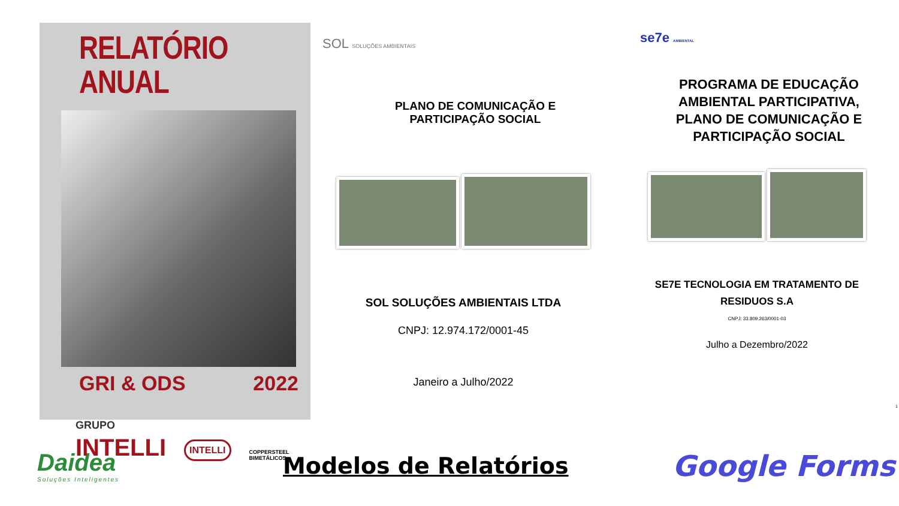RELATÓRIO ANUAL
GRI & ODS 2022
GRUPO
INTELLI
INTELLI
COPPERSTEEL
BIMETÁLICOS
SOL SOLUÇÕES AMBIENTAIS
PLANO DE COMUNICAÇÃO E
PARTICIPAÇÃO SOCIAL
SOL SOLUÇÕES AMBIENTAIS LTDA
CNPJ: 12.974.172/0001-45
Janeiro a Julho/2022
se7e AMBIENTAL
PROGRAMA DE EDUCAÇÃO
AMBIENTAL PARTICIPATIVA,
PLANO DE COMUNICAÇÃO E
PARTICIPAÇÃO SOCIAL
SE7E TECNOLOGIA EM TRATAMENTO DE
RESIDUOS S.A
CNPJ: 33.809.263/0001-03
Julho a Dezembro/2022
1
Daidea
Soluções Inteligentes
Modelos de Relatórios
Google Forms